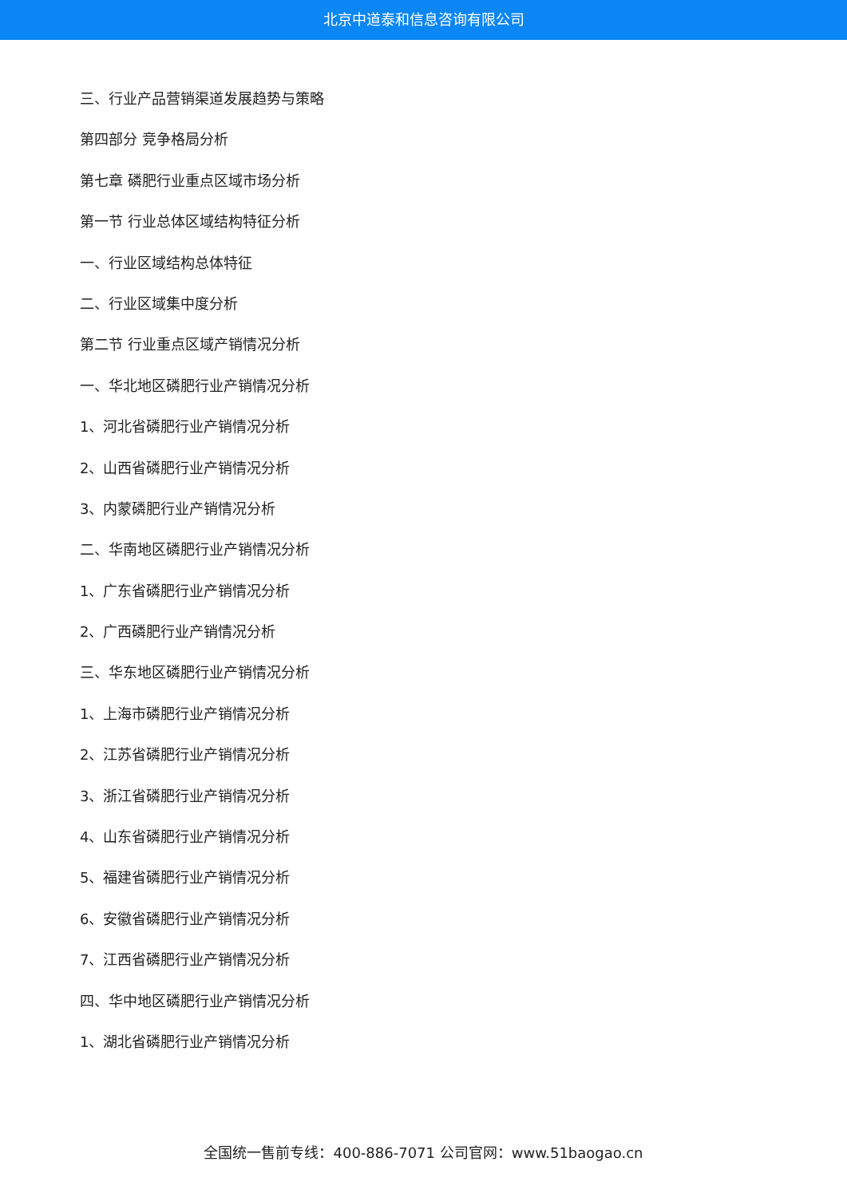北京中道泰和信息咨询有限公司
三、行业产品营销渠道发展趋势与策略
第四部分 竞争格局分析
第七章 磷肥行业重点区域市场分析
第一节 行业总体区域结构特征分析
一、行业区域结构总体特征
二、行业区域集中度分析
第二节 行业重点区域产销情况分析
一、华北地区磷肥行业产销情况分析
1、河北省磷肥行业产销情况分析
2、山西省磷肥行业产销情况分析
3、内蒙磷肥行业产销情况分析
二、华南地区磷肥行业产销情况分析
1、广东省磷肥行业产销情况分析
2、广西磷肥行业产销情况分析
三、华东地区磷肥行业产销情况分析
1、上海市磷肥行业产销情况分析
2、江苏省磷肥行业产销情况分析
3、浙江省磷肥行业产销情况分析
4、山东省磷肥行业产销情况分析
5、福建省磷肥行业产销情况分析
6、安徽省磷肥行业产销情况分析
7、江西省磷肥行业产销情况分析
四、华中地区磷肥行业产销情况分析
1、湖北省磷肥行业产销情况分析
全国统一售前专线：400-886-7071 公司官网：www.51baogao.cn